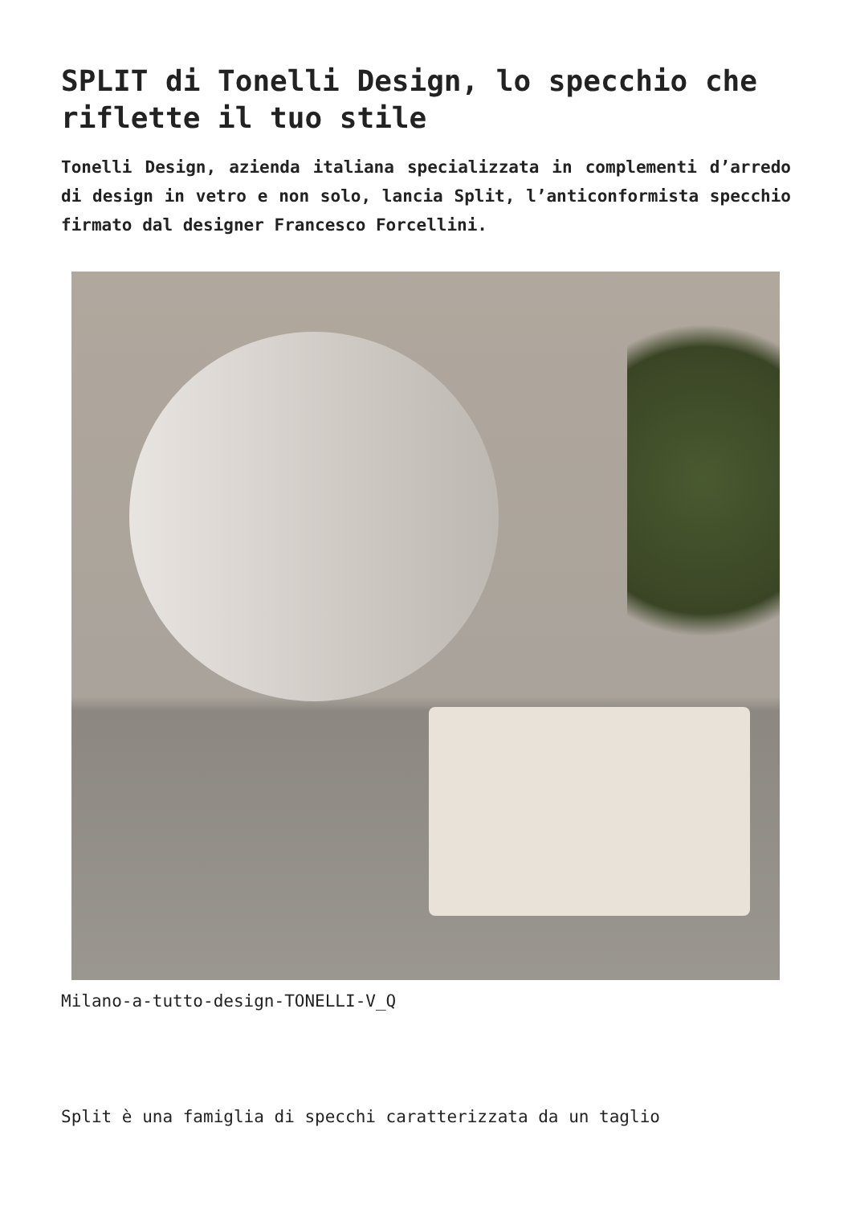SPLIT di Tonelli Design, lo specchio che riflette il tuo stile
Tonelli Design, azienda italiana specializzata in complementi d’arredo di design in vetro e non solo, lancia Split, l’anticonformista specchio firmato dal designer Francesco Forcellini.
Milano-a-tutto-design-TONELLI-V_Q
Split è una famiglia di specchi caratterizzata da un taglio